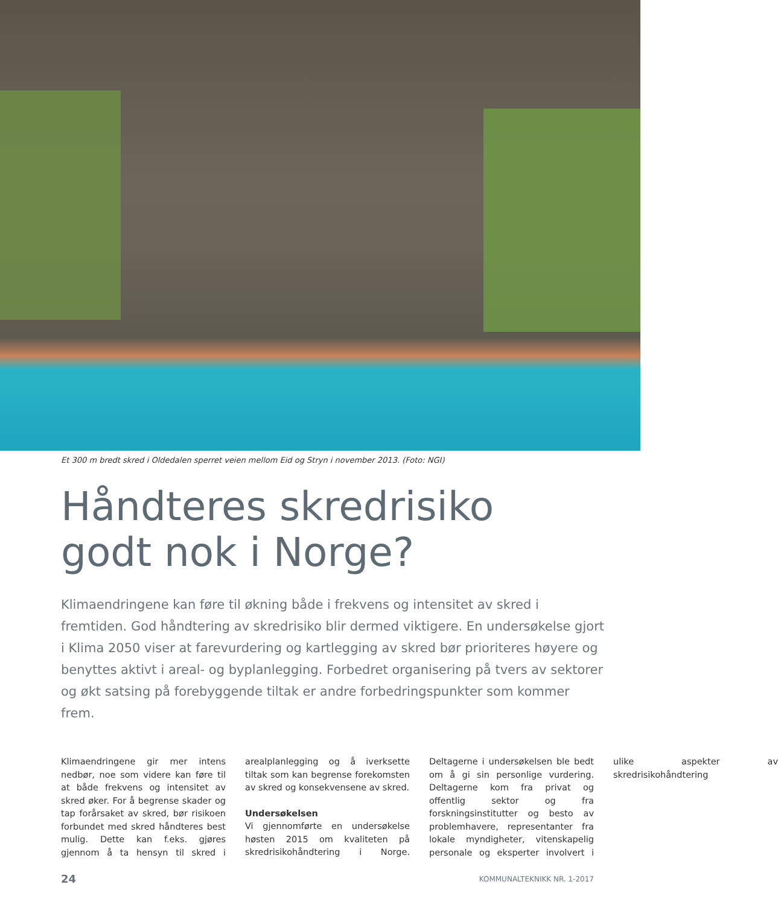Et 300 m bredt skred i Oldedalen sperret veien mellom Eid og Stryn i november 2013. (Foto: NGI)
Håndteres skredrisiko
godt nok i Norge?
Klimaendringene kan føre til økning både i frekvens og intensitet av skred i fremtiden. God håndtering av skredrisiko blir dermed viktigere. En undersøkelse gjort i Klima 2050 viser at farevurdering og kartlegging av skred bør prioriteres høyere og benyttes aktivt i areal- og byplanlegging. Forbedret organisering på tvers av sektorer og økt satsing på forebyggende tiltak er andre forbedringspunkter som kommer frem.
Klimaendringene gir mer intens nedbør, noe som videre kan føre til at både frekvens og intensitet av skred øker. For å begrense skader og tap forårsaket av skred, bør risikoen forbundet med skred håndteres best mulig. Dette kan f.eks. gjøres gjennom å ta hensyn til skred i arealplanlegging og å iverksette tiltak som kan begrense forekomsten av skred og konsekvensene av skred.
Undersøkelsen
Vi gjennomførte en undersøkelse høsten 2015 om kvaliteten på skredrisikohåndtering i Norge. Deltagerne i undersøkelsen ble bedt om å gi sin personlige vurdering. Deltagerne kom fra privat og offentlig sektor og fra forskningsinstitutter og besto av problemhavere, representanter fra lokale myndigheter, vitenskapelig personale og eksperter involvert i ulike aspekter av skredrisikohåndtering
24 KOMMUNALTEKNIKK NR. 1-2017